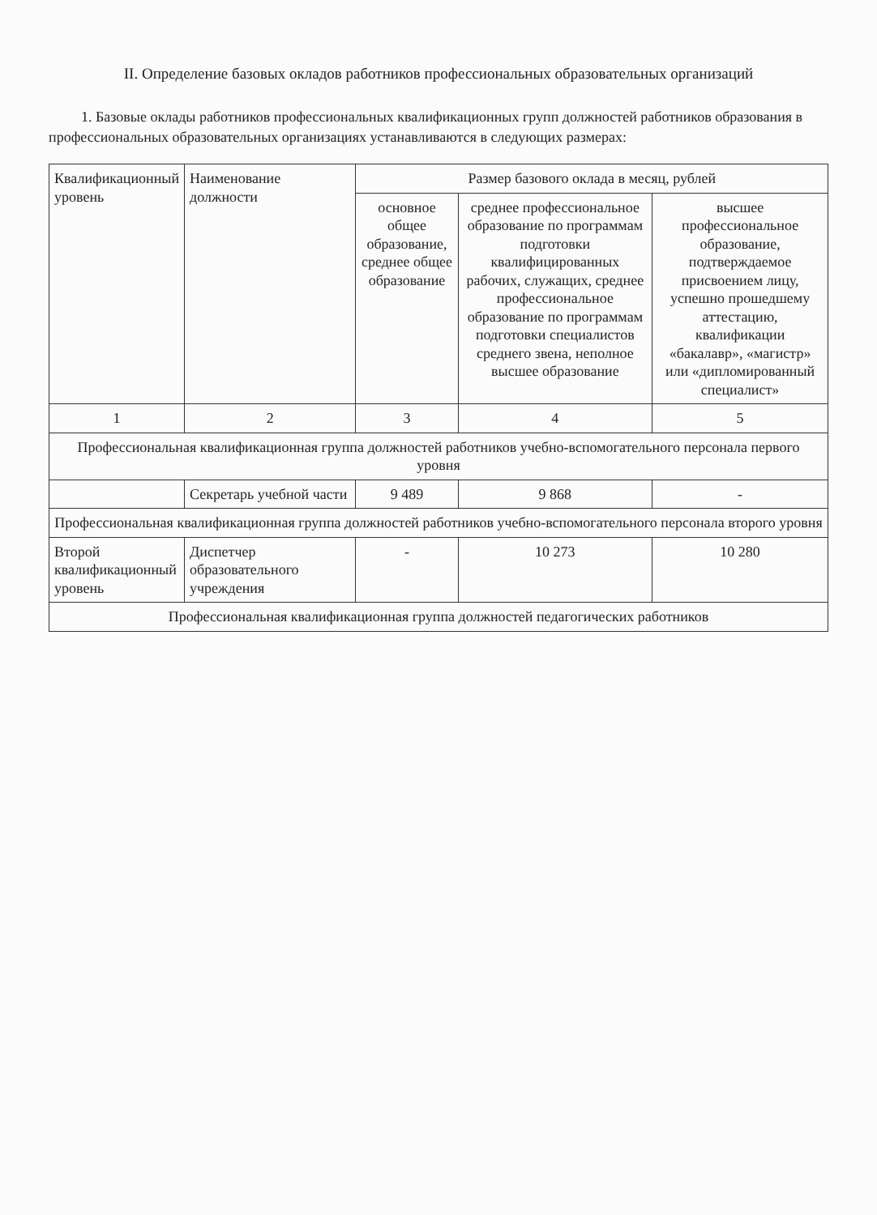II. Определение базовых окладов работников профессиональных образовательных организаций
1. Базовые оклады работников профессиональных квалификационных групп должностей работников образования в профессиональных образовательных организациях устанавливаются в следующих размерах:
| Квалификационный уровень | Наименование должности | Размер базового оклада в месяц, рублей | | |
| --- | --- | --- | --- | --- |
| | | основное общее образование, среднее общее образование | среднее профессиональное образование по программам подготовки квалифицированных рабочих, служащих, среднее профессиональное образование по программам подготовки специалистов среднего звена, неполное высшее образование | высшее профессиональное образование, подтверждаемое присвоением лицу, успешно прошедшему аттестацию, квалификации «бакалавр», «магистр» или «дипломированный специалист» |
| 1 | 2 | 3 | 4 | 5 |
| Профессиональная квалификационная группа должностей работников учебно-вспомогательного персонала первого уровня | | | | |
| | Секретарь учебной части | 9 489 | 9 868 | - |
| Профессиональная квалификационная группа должностей работников учебно-вспомогательного персонала второго уровня | | | | |
| Второй квалификационный уровень | Диспетчер образовательного учреждения | - | 10 273 | 10 280 |
| Профессиональная квалификационная группа должностей педагогических работников | | | | |